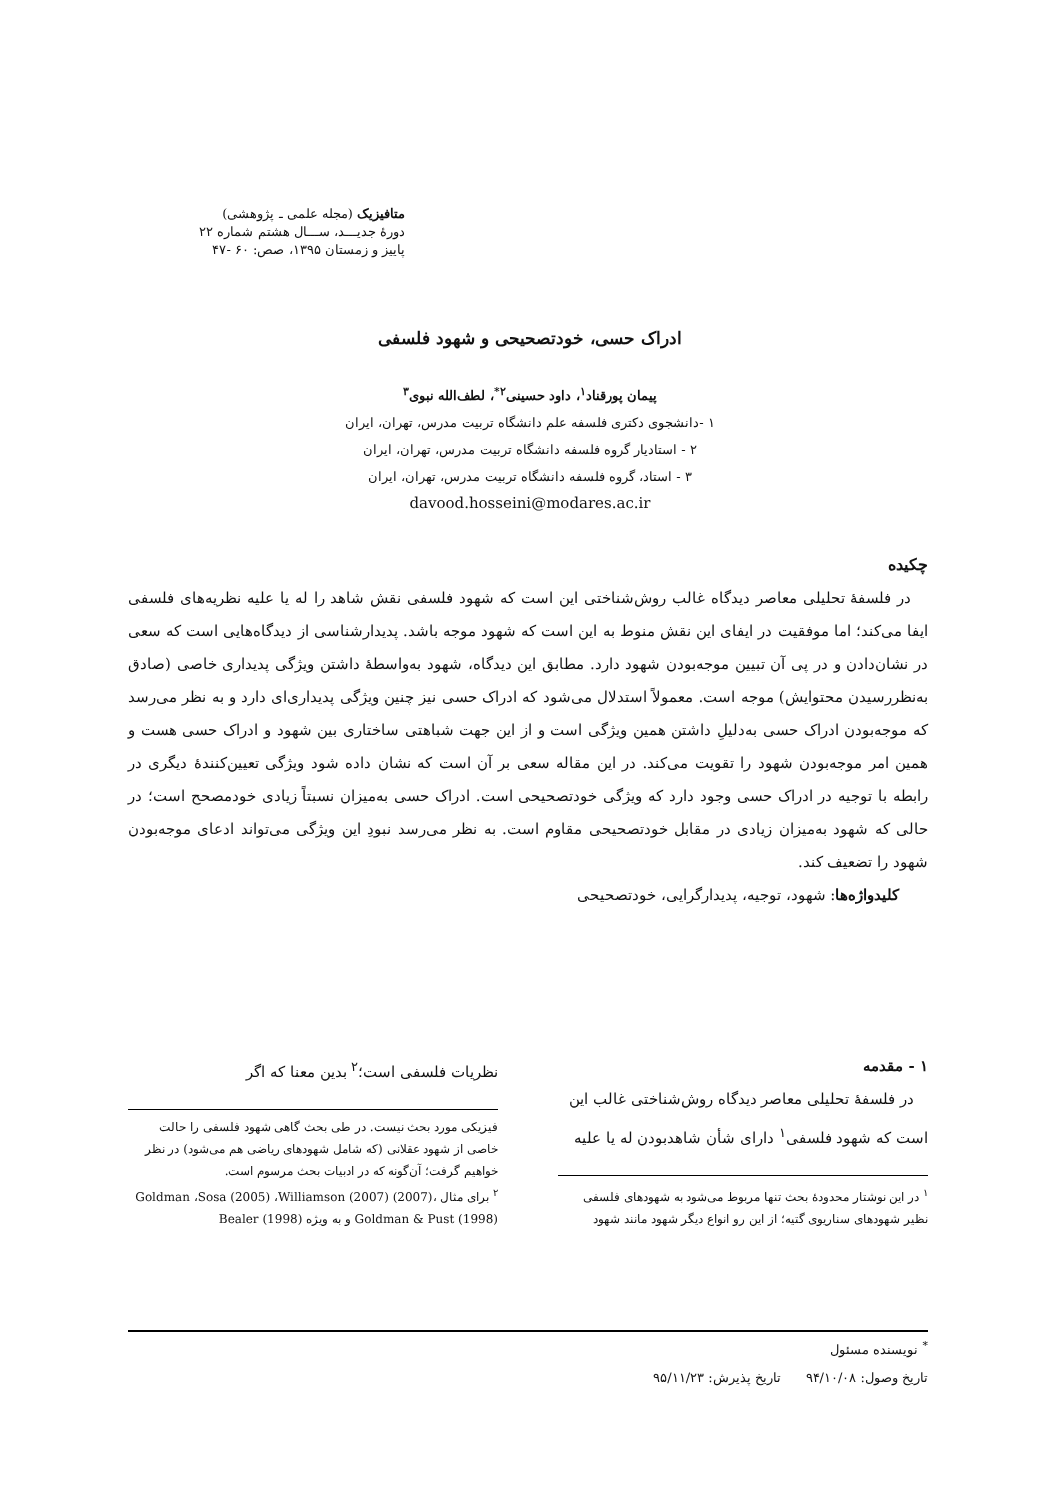متافیزیک (مجله علمی ـ پژوهشی)
دورۀ جدیـــد، ســـال هشتم شماره ۲۲
پاییز و زمستان ۱۳۹۵، صص: ۶۰ -۴۷
ادراک حسی، خودتصحیحی و شهود فلسفی
پیمان پورقناد<sup>۱</sup>، داود حسینی<sup>۲*</sup>، لطف‌الله نبوی<sup>۳</sup>
۱ -دانشجوی دکتری فلسفه علم دانشگاه تربیت مدرس، تهران، ایران
۲ - استادیار گروه فلسفه دانشگاه تربیت مدرس، تهران، ایران
۳ - استاد، گروه فلسفه دانشگاه تربیت مدرس، تهران، ایران
davood.hosseini@modares.ac.ir
چکیده
در فلسفۀ تحلیلی معاصر دیدگاه غالب روش‌شناختی این است که شهود فلسفی نقش شاهد را له یا علیه نظریه‌های فلسفی ایفا می‌کند؛ اما موفقیت در ایفای این نقش منوط به این است که شهود موجه باشد. پدیدارشناسی از دیدگاه‌هایی است که سعی در نشان‌دادن و در پی آن تبیین موجه‌بودن شهود دارد. مطابق این دیدگاه، شهود به‌واسطۀ داشتن ویژگی پدیداری خاصی (صادق به‌نظررسیدن محتوایش) موجه است. معمولاً استدلال می‌شود که ادراک حسی نیز چنین ویژگی پدیداری‌ای دارد و به نظر می‌رسد که موجه‌بودن ادراک حسی به‌دلیلِ داشتن همین ویژگی است و از این جهت شباهتی ساختاری بین شهود و ادراک حسی هست و همین امر موجه‌بودن شهود را تقویت می‌کند. در این مقاله سعی بر آن است که نشان داده شود ویژگی تعیین‌کنندۀ دیگری در رابطه با توجیه در ادراک حسی وجود دارد که ویژگی خودتصحیحی است. ادراک حسی به‌میزان نسبتاً زیادی خودمصحح است؛ در حالی که شهود به‌میزان زیادی در مقابل خودتصحیحی مقاوم است. به نظر می‌رسد نبودِ این ویژگی می‌تواند ادعای موجه‌بودن شهود را تضعیف کند.
کلیدواژه‌ها: شهود، توجیه، پدیدارگرایی، خودتصحیحی
۱ - مقدمه
در فلسفۀ تحلیلی معاصر دیدگاه روش‌شناختی غالب این است که شهود فلسفی<sup>۱</sup> دارای شأن شاهدبودن له یا علیه
<sup>۱</sup> در این نوشتار محدودۀ بحث تنها مربوط می‌شود به شهودهای فلسفی نظیر شهودهای سناریوی گتیه؛ از این رو انواع دیگر شهود مانند شهود
نظریات فلسفی است؛<sup>۲</sup> بدین معنا که اگر
فیزیکی مورد بحث نیست. در طی بحث گاهی شهود فلسفی را حالت خاصی از شهود عقلانی (که شامل شهودهای ریاضی هم می‌شود) در نظر خواهیم گرفت؛ آن‌گونه که در ادبیات بحث مرسوم است.
<sup>۲</sup> برای مثال Goldman ،Sosa (2005) ،Williamson (2007) (2007)، Goldman & Pust (1998) و به ویژه Bealer (1998)
<sup>*</sup> نویسنده مسئول
تاریخ وصول: ۹۴/۱۰/۰۸ تاریخ پذیرش: ۹۵/۱۱/۲۳